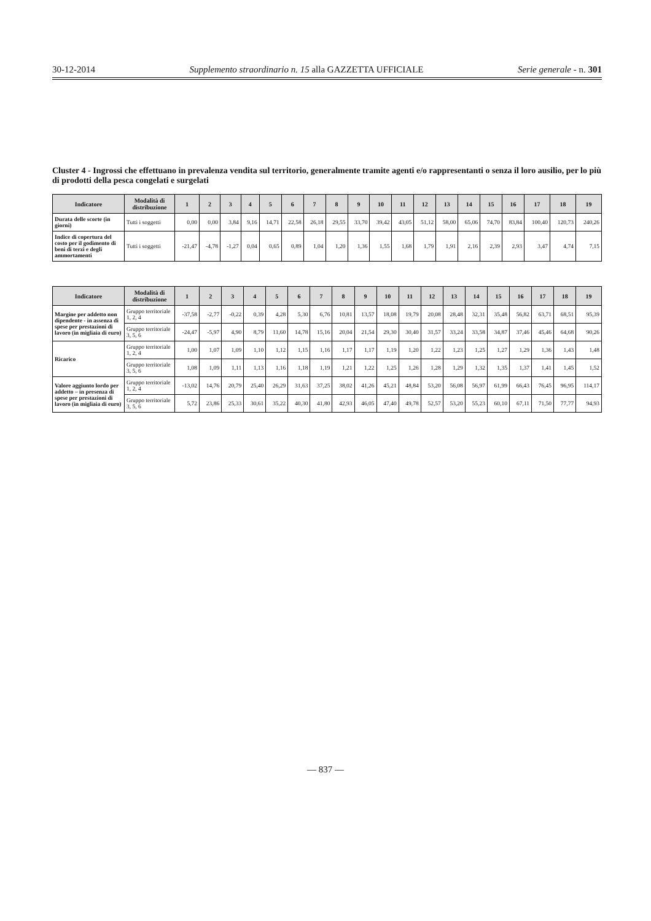30-12-2014 Supplemento straordinario n. 15 alla GAZZETTA UFFICIALE Serie generale - n. 301
Cluster 4 - Ingrossi che effettuano in prevalenza vendita sul territorio, generalmente tramite agenti e/o rappresentanti o senza il loro ausilio, per lo più di prodotti della pesca congelati e surgelati
| Indicatore | Modalità di distribuzione | 1 | 2 | 3 | 4 | 5 | 6 | 7 | 8 | 9 | 10 | 11 | 12 | 13 | 14 | 15 | 16 | 17 | 18 | 19 |
| --- | --- | --- | --- | --- | --- | --- | --- | --- | --- | --- | --- | --- | --- | --- | --- | --- | --- | --- | --- | --- |
| Durata delle scorte (in giorni) | Tutti i soggetti | 0,00 | 0,00 | 3,84 | 9,16 | 14,71 | 22,58 | 26,18 | 29,55 | 33,70 | 39,42 | 43,05 | 51,12 | 58,00 | 65,06 | 74,70 | 83,84 | 100,40 | 120,73 | 240,26 |
| Indice di copertura del costo per il godimento di beni di terzi e degli ammortamenti | Tutti i soggetti | -21,47 | -4,78 | -1,27 | 0,04 | 0,65 | 0,89 | 1,04 | 1,20 | 1,36 | 1,55 | 1,68 | 1,79 | 1,91 | 2,16 | 2,39 | 2,93 | 3,47 | 4,74 | 7,15 |
| Indicatore | Modalità di distribuzione | 1 | 2 | 3 | 4 | 5 | 6 | 7 | 8 | 9 | 10 | 11 | 12 | 13 | 14 | 15 | 16 | 17 | 18 | 19 |
| --- | --- | --- | --- | --- | --- | --- | --- | --- | --- | --- | --- | --- | --- | --- | --- | --- | --- | --- | --- | --- |
| Margine per addetto non dipendente - in assenza di spese per prestazioni di lavoro (in migliaia di euro) | Gruppo territoriale 1, 2, 4 | -37,58 | -2,77 | -0,22 | 0,39 | 4,28 | 5,30 | 6,76 | 10,81 | 13,57 | 18,08 | 19,79 | 20,08 | 28,48 | 32,31 | 35,48 | 56,82 | 63,71 | 68,51 | 95,39 |
| | Gruppo territoriale 3, 5, 6 | -24,47 | -5,97 | 4,90 | 8,79 | 11,60 | 14,78 | 15,16 | 20,04 | 21,54 | 29,30 | 30,40 | 31,57 | 33,24 | 33,58 | 34,87 | 37,46 | 45,46 | 64,68 | 90,26 |
| Ricarico | Gruppo territoriale 1, 2, 4 | 1,00 | 1,07 | 1,09 | 1,10 | 1,12 | 1,15 | 1,16 | 1,17 | 1,17 | 1,19 | 1,20 | 1,22 | 1,23 | 1,25 | 1,27 | 1,29 | 1,36 | 1,43 | 1,48 |
| | Gruppo territoriale 3, 5, 6 | 1,08 | 1,09 | 1,11 | 1,13 | 1,16 | 1,18 | 1,19 | 1,21 | 1,22 | 1,25 | 1,26 | 1,28 | 1,29 | 1,32 | 1,35 | 1,37 | 1,41 | 1,45 | 1,52 |
| Valore aggiunto lordo per addetto – in presenza di spese per prestazioni di lavoro (in migliaia di euro) | Gruppo territoriale 1, 2, 4 | -13,02 | 14,76 | 20,79 | 25,40 | 26,29 | 31,63 | 37,25 | 38,02 | 41,26 | 45,21 | 48,84 | 53,20 | 56,08 | 56,97 | 61,99 | 66,43 | 76,45 | 96,95 | 114,17 |
| | Gruppo territoriale 3, 5, 6 | 5,72 | 23,86 | 25,33 | 30,61 | 35,22 | 40,30 | 41,80 | 42,93 | 46,05 | 47,40 | 49,78 | 52,57 | 53,20 | 55,23 | 60,10 | 67,11 | 71,50 | 77,77 | 94,93 |
— 837 —